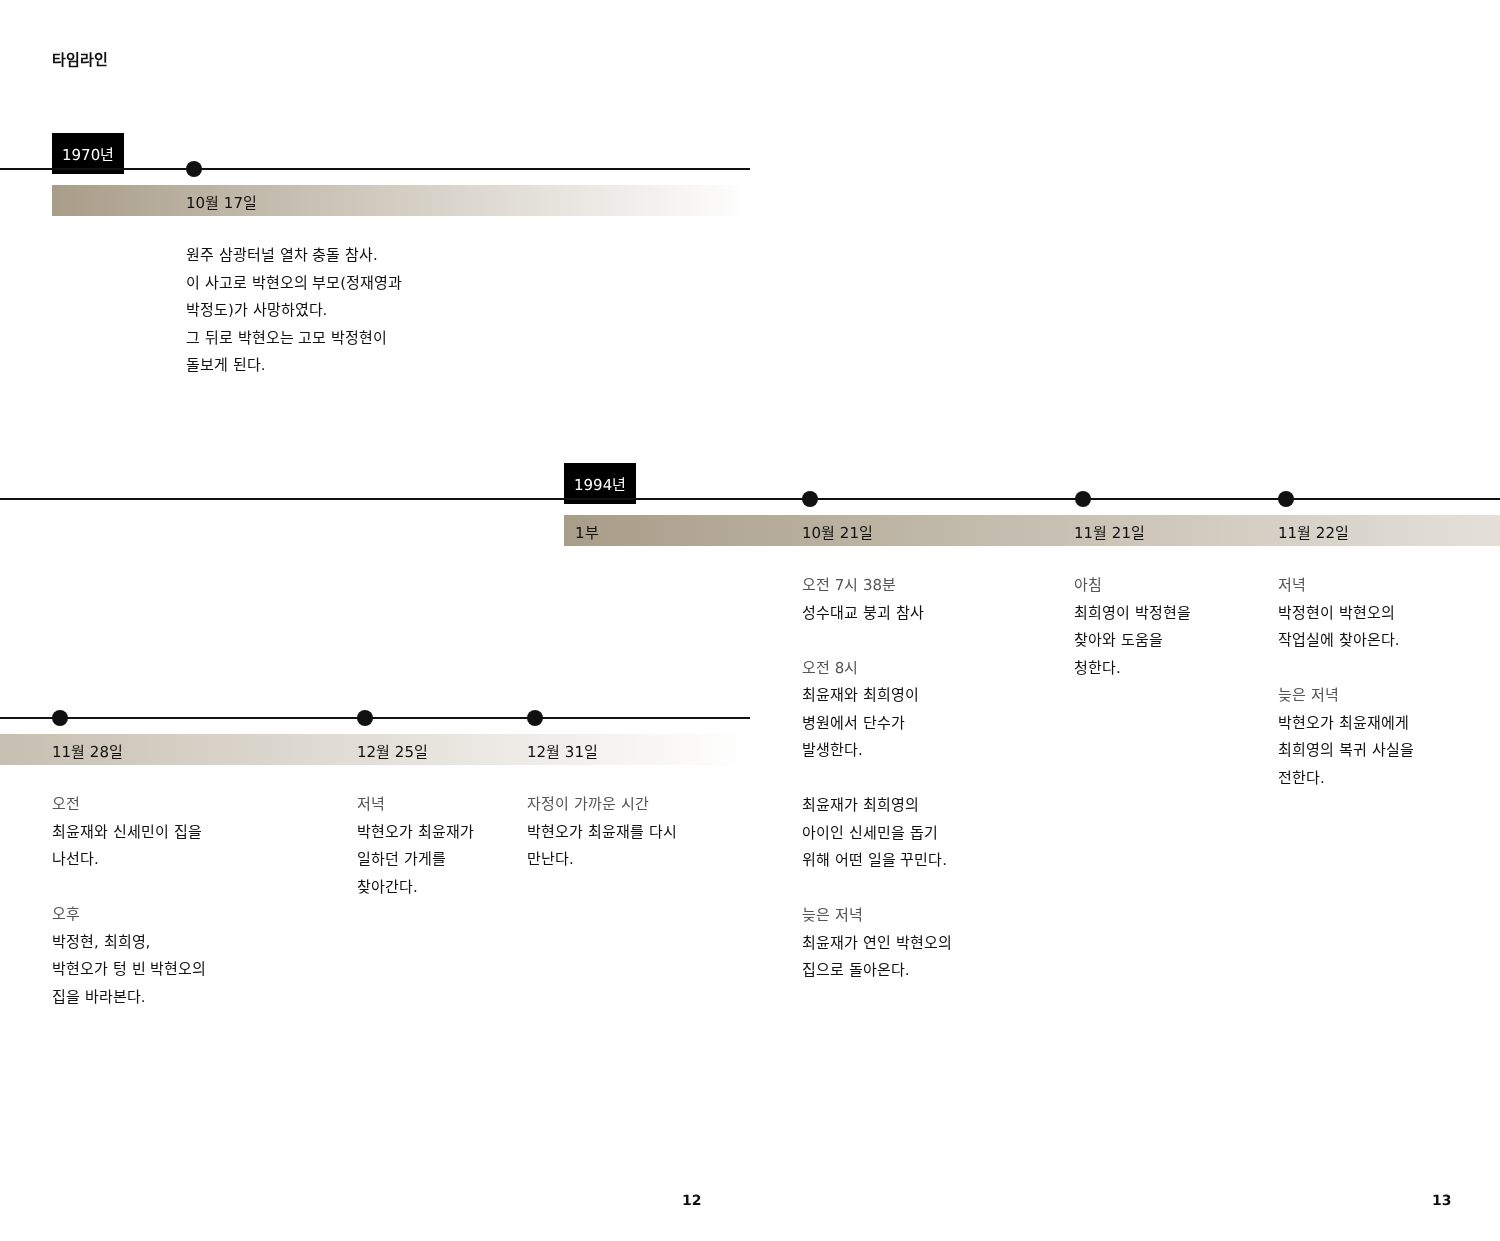타임라인
1970년
10월 17일
원주 삼광터널 열차 충돌 참사.
이 사고로 박현오의 부모(정재영과
박정도)가 사망하였다.
그 뒤로 박현오는 고모 박정현이
돌보게 된다.
1994년
1부 10월 21일 11월 21일 11월 22일
오전 7시 38분
성수대교 붕괴 참사
오전 8시
최윤재와 최희영이
병원에서 단수가
발생한다.
최윤재가 최희영의
아이인 신세민을 돕기
위해 어떤 일을 꾸민다.
늦은 저녁
최윤재가 연인 박현오의
집으로 돌아온다.
아침
최희영이 박정현을
찾아와 도움을
청한다.
저녁
박정현이 박현오의
작업실에 찾아온다.
늦은 저녁
박현오가 최윤재에게
최희영의 복귀 사실을
전한다.
11월 28일 12월 25일 12월 31일
오전
최윤재와 신세민이 집을
나선다.
오후
박정현, 최희영,
박현오가 텅 빈 박현오의
집을 바라본다.
저녁
박현오가 최윤재가
일하던 가게를
찾아간다.
자정이 가까운 시간
박현오가 최윤재를 다시
만난다.
12 13